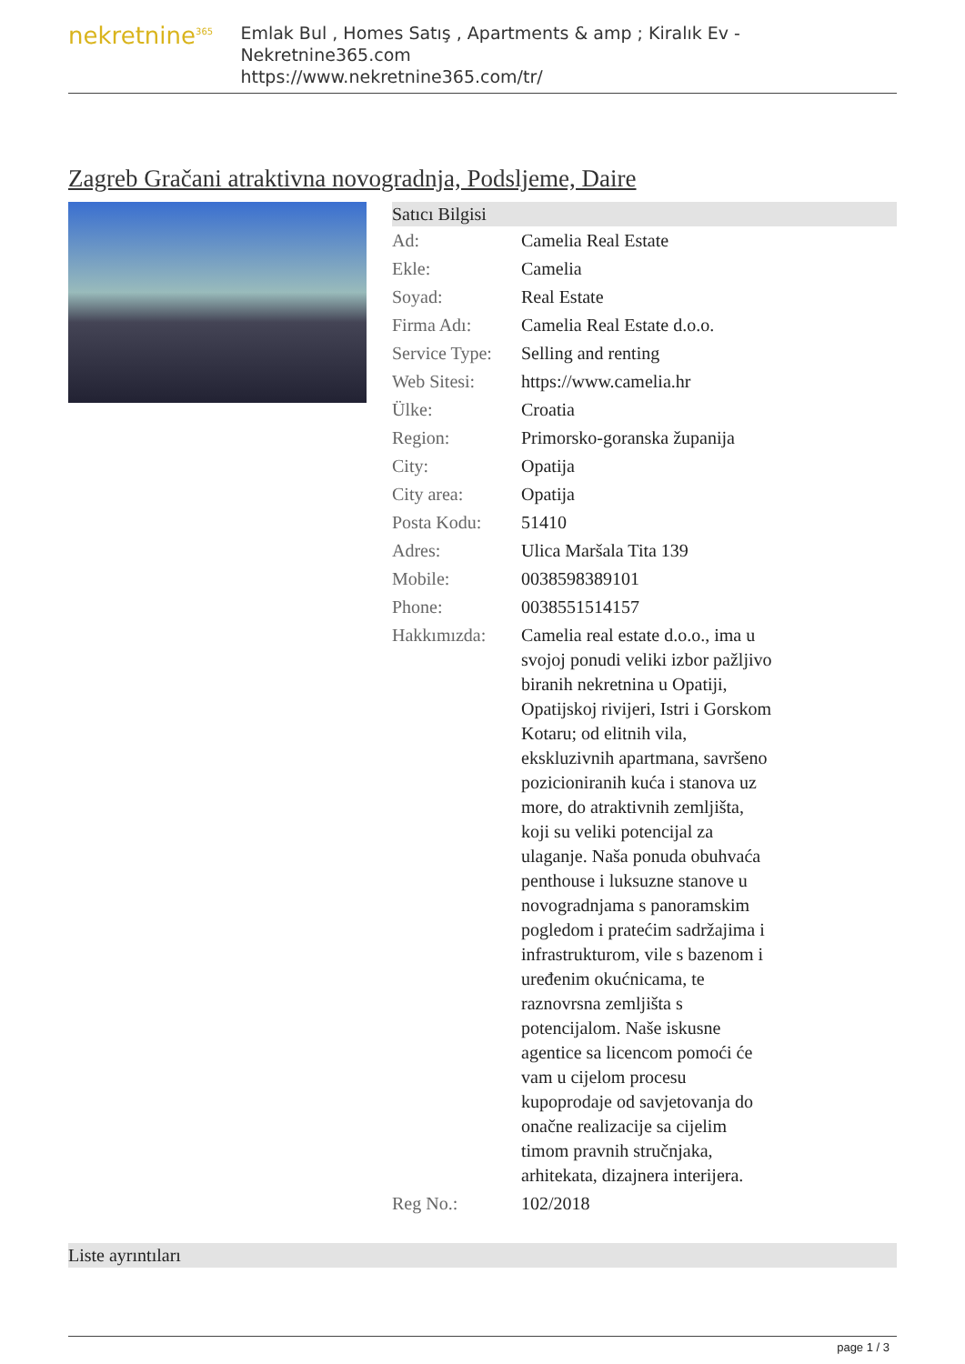nekretnine<sup>365</sup>
Emlak Bul , Homes Satış , Apartments & amp ; Kiralık Ev - Nekretnine365.com
https://www.nekretnine365.com/tr/
Zagreb Gračani atraktivna novogradnja, Podsljeme, Daire
Satıcı Bilgisi
| Ad: | Camelia Real Estate | |
| Ekle: | Camelia | |
| Soyad: | Real Estate | |
| Firma Adı: | Camelia Real Estate d.o.o. | |
| Service Type: | Selling and renting | |
| Web Sitesi: | https://www.camelia.hr | |
| Ülke: | Croatia | |
| Region: | Primorsko-goranska županija | |
| City: | Opatija | |
| City area: | Opatija | |
| Posta Kodu: | 51410 | |
| Adres: | Ulica Maršala Tita 139 | |
| Mobile: | 0038598389101 | |
| Phone: | 0038551514157 | |
| Hakkımızda: | Camelia real estate d.o.o., ima u svojoj ponudi veliki izbor pažljivo biranih nekretnina u Opatiji, Opatijskoj rivijeri, Istri i Gorskom Kotaru; od elitnih vila, ekskluzivnih apartmana, savršeno pozicioniranih kuća i stanova uz more, do atraktivnih zemljišta, koji su veliki potencijal za ulaganje. Naša ponuda obuhvaća penthouse i luksuzne stanove u novogradnjama s panoramskim pogledom i pratećim sadržajima i infrastrukturom, vile s bazenom i uređenim okućnicama, te raznovrsna zemljišta s potencijalom. Naše iskusne agentice sa licencom pomoći će vam u cijelom procesu kupoprodaje od savjetovanja do onačne realizacije sa cijelim timom pravnih stručnjaka, arhitekata, dizajnera interijera. | |
| Reg No.: | 102/2018 | |
Liste ayrıntıları
page 1 / 3